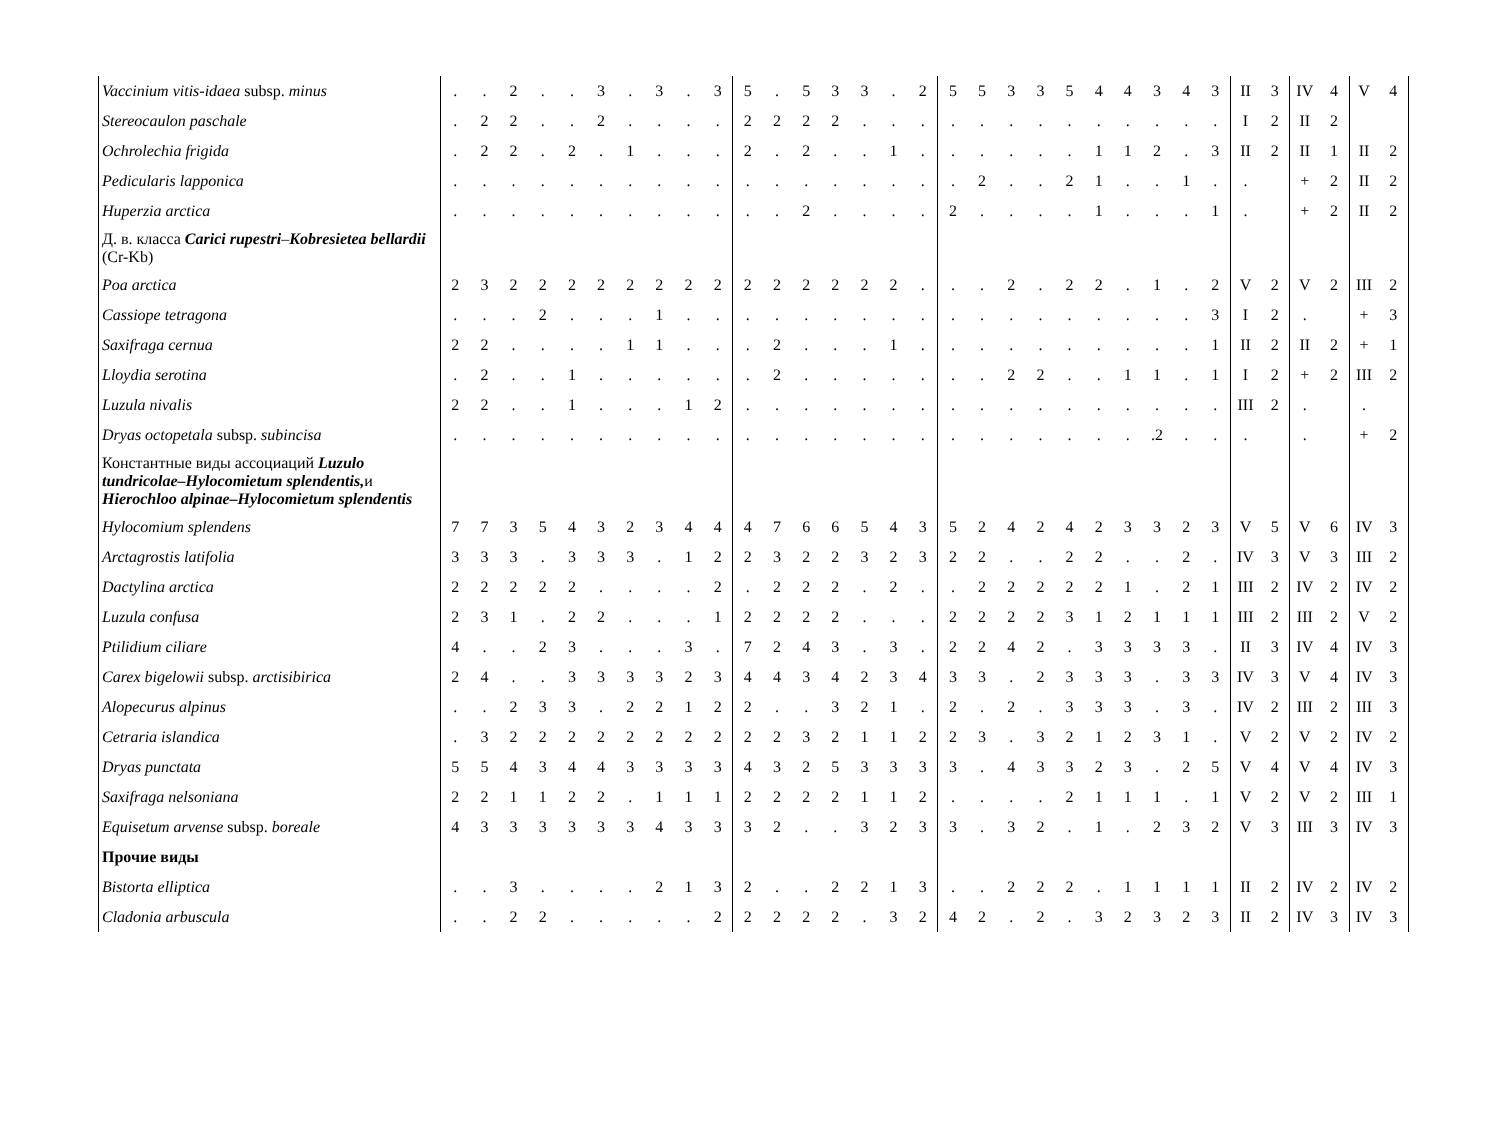| Vaccinium vitis-idaea subsp. minus | . | . | 2 | . | . | 3 | . | 3 | . | 3 | 5 | . | 5 | 3 | 3 | . | 2 | 5 | 5 | 3 | 3 | 5 | 4 | 4 | 3 | 4 | 3 | II | 3 | IV | 4 | V | 4 |
| Stereocaulon paschale | . | 2 | 2 | . | . | 2 | . | . | . | . | 2 | 2 | 2 | 2 | . | . | . | . | . | . | . | . | . | . | . | . | . | I | 2 | II | 2 | | |
| Ochrolechia frigida | . | 2 | 2 | . | 2 | . | 1 | . | . | . | 2 | . | 2 | . | . | 1 | . | . | . | . | . | . | 1 | 1 | 2 | . | 3 | II | 2 | II | 1 | II | 2 |
| Pedicularis lapponica | . | . | . | . | . | . | . | . | . | . | . | . | . | . | . | . | . | . | 2 | . | . | 2 | 1 | . | . | 1 | . | . | | + | 2 | II | 2 |
| Huperzia arctica | . | . | . | . | . | . | . | . | . | . | . | . | 2 | . | . | . | . | 2 | . | . | . | . | 1 | . | . | . | 1 | . | | + | 2 | II | 2 |
| Д. в. класса Carici rupestri – Kobresietea bellardii (Cr-Kb) | | | | | | | | | | | | | | | | | | | | | | | | | | | | | | | | | |
| Poa arctica | 2 | 3 | 2 | 2 | 2 | 2 | 2 | 2 | 2 | 2 | 2 | 2 | 2 | 2 | 2 | 2 | . | . | . | 2 | . | 2 | 2 | . | 1 | . | 2 | V | 2 | V | 2 | III | 2 |
| Cassiope tetragona | . | . | . | 2 | . | . | . | 1 | . | . | . | . | . | . | . | . | . | . | . | . | . | . | . | . | . | . | 3 | I | 2 | . | | + | 3 |
| Saxifraga cernua | 2 | 2 | . | . | . | . | 1 | 1 | . | . | . | 2 | . | . | . | 1 | . | . | . | . | . | . | . | . | . | . | 1 | II | 2 | II | 2 | + | 1 |
| Lloydia serotina | . | 2 | . | . | 1 | . | . | . | . | . | . | 2 | . | . | . | . | . | . | . | 2 | 2 | . | . | 1 | 1 | . | 1 | I | 2 | + | 2 | III | 2 |
| Luzula nivalis | 2 | 2 | . | . | 1 | . | . | . | 1 | 2 | . | . | . | . | . | . | . | . | . | . | . | . | . | . | . | . | . | III | 2 | . | | . | |
| Dryas octopetala subsp. subincisa | . | . | . | . | . | . | . | . | . | . | . | . | . | . | . | . | . | . | . | . | . | . | . | . | .2 | . | . | . | | . | | + | 2 |
| Константные виды ассоциаций Luzulo tundricolae–Hylocomietum splendentis, и Hierochloo alpinae–Hylocomietum splendentis | | | | | | | | | | | | | | | | | | | | | | | | | | | | | | | | | |
| Hylocomium splendens | 7 | 7 | 3 | 5 | 4 | 3 | 2 | 3 | 4 | 4 | 4 | 7 | 6 | 6 | 5 | 4 | 3 | 5 | 2 | 4 | 2 | 4 | 2 | 3 | 3 | 2 | 3 | V | 5 | V | 6 | IV | 3 |
| Arctagrostis latifolia | 3 | 3 | 3 | . | 3 | 3 | 3 | . | 1 | 2 | 2 | 3 | 2 | 2 | 3 | 2 | 3 | 2 | 2 | . | . | 2 | 2 | . | . | 2 | . | IV | 3 | V | 3 | III | 2 |
| Dactylina arctica | 2 | 2 | 2 | 2 | 2 | . | . | . | . | 2 | . | 2 | 2 | 2 | . | 2 | . | . | 2 | 2 | 2 | 2 | 2 | 1 | . | 2 | 1 | III | 2 | IV | 2 | IV | 2 |
| Luzula confusa | 2 | 3 | 1 | . | 2 | 2 | . | . | . | 1 | 2 | 2 | 2 | 2 | . | . | . | 2 | 2 | 2 | 2 | 3 | 1 | 2 | 1 | 1 | 1 | III | 2 | III | 2 | V | 2 |
| Ptilidium ciliare | 4 | . | . | 2 | 3 | . | . | . | 3 | . | 7 | 2 | 4 | 3 | . | 3 | . | 2 | 2 | 4 | 2 | . | 3 | 3 | 3 | 3 | . | II | 3 | IV | 4 | IV | 3 |
| Carex bigelowii subsp. arctisibirica | 2 | 4 | . | . | 3 | 3 | 3 | 3 | 2 | 3 | 4 | 4 | 3 | 4 | 2 | 3 | 4 | 3 | 3 | . | 2 | 3 | 3 | 3 | . | 3 | 3 | IV | 3 | V | 4 | IV | 3 |
| Alopecurus alpinus | . | . | 2 | 3 | 3 | . | 2 | 2 | 1 | 2 | 2 | . | . | 3 | 2 | 1 | . | 2 | . | 2 | . | 3 | 3 | 3 | . | 3 | . | IV | 2 | III | 2 | III | 3 |
| Cetraria islandica | . | 3 | 2 | 2 | 2 | 2 | 2 | 2 | 2 | 2 | 2 | 2 | 3 | 2 | 1 | 1 | 2 | 2 | 3 | . | 3 | 2 | 1 | 2 | 3 | 1 | . | V | 2 | V | 2 | IV | 2 |
| Dryas punctata | 5 | 5 | 4 | 3 | 4 | 4 | 3 | 3 | 3 | 3 | 4 | 3 | 2 | 5 | 3 | 3 | 3 | 3 | . | 4 | 3 | 3 | 2 | 3 | . | 2 | 5 | V | 4 | V | 4 | IV | 3 |
| Saxifraga nelsoniana | 2 | 2 | 1 | 1 | 2 | 2 | . | 1 | 1 | 1 | 2 | 2 | 2 | 2 | 1 | 1 | 2 | . | . | . | . | 2 | 1 | 1 | 1 | . | 1 | V | 2 | V | 2 | III | 1 |
| Equisetum arvense subsp. boreale | 4 | 3 | 3 | 3 | 3 | 3 | 3 | 4 | 3 | 3 | 3 | 2 | . | . | 3 | 2 | 3 | 3 | . | 3 | 2 | . | 1 | . | 2 | 3 | 2 | V | 3 | III | 3 | IV | 3 |
| Прочие виды | | | | | | | | | | | | | | | | | | | | | | | | | | | | | | | | | |
| Bistorta elliptica | . | . | 3 | . | . | . | . | 2 | 1 | 3 | 2 | . | . | 2 | 2 | 1 | 3 | . | . | 2 | 2 | 2 | . | 1 | 1 | 1 | 1 | II | 2 | IV | 2 | IV | 2 |
| Cladonia arbuscula | . | . | 2 | 2 | . | . | . | . | . | 2 | 2 | 2 | 2 | 2 | . | 3 | 2 | 4 | 2 | . | 2 | . | 3 | 2 | 3 | 2 | 3 | II | 2 | IV | 3 | IV | 3 |